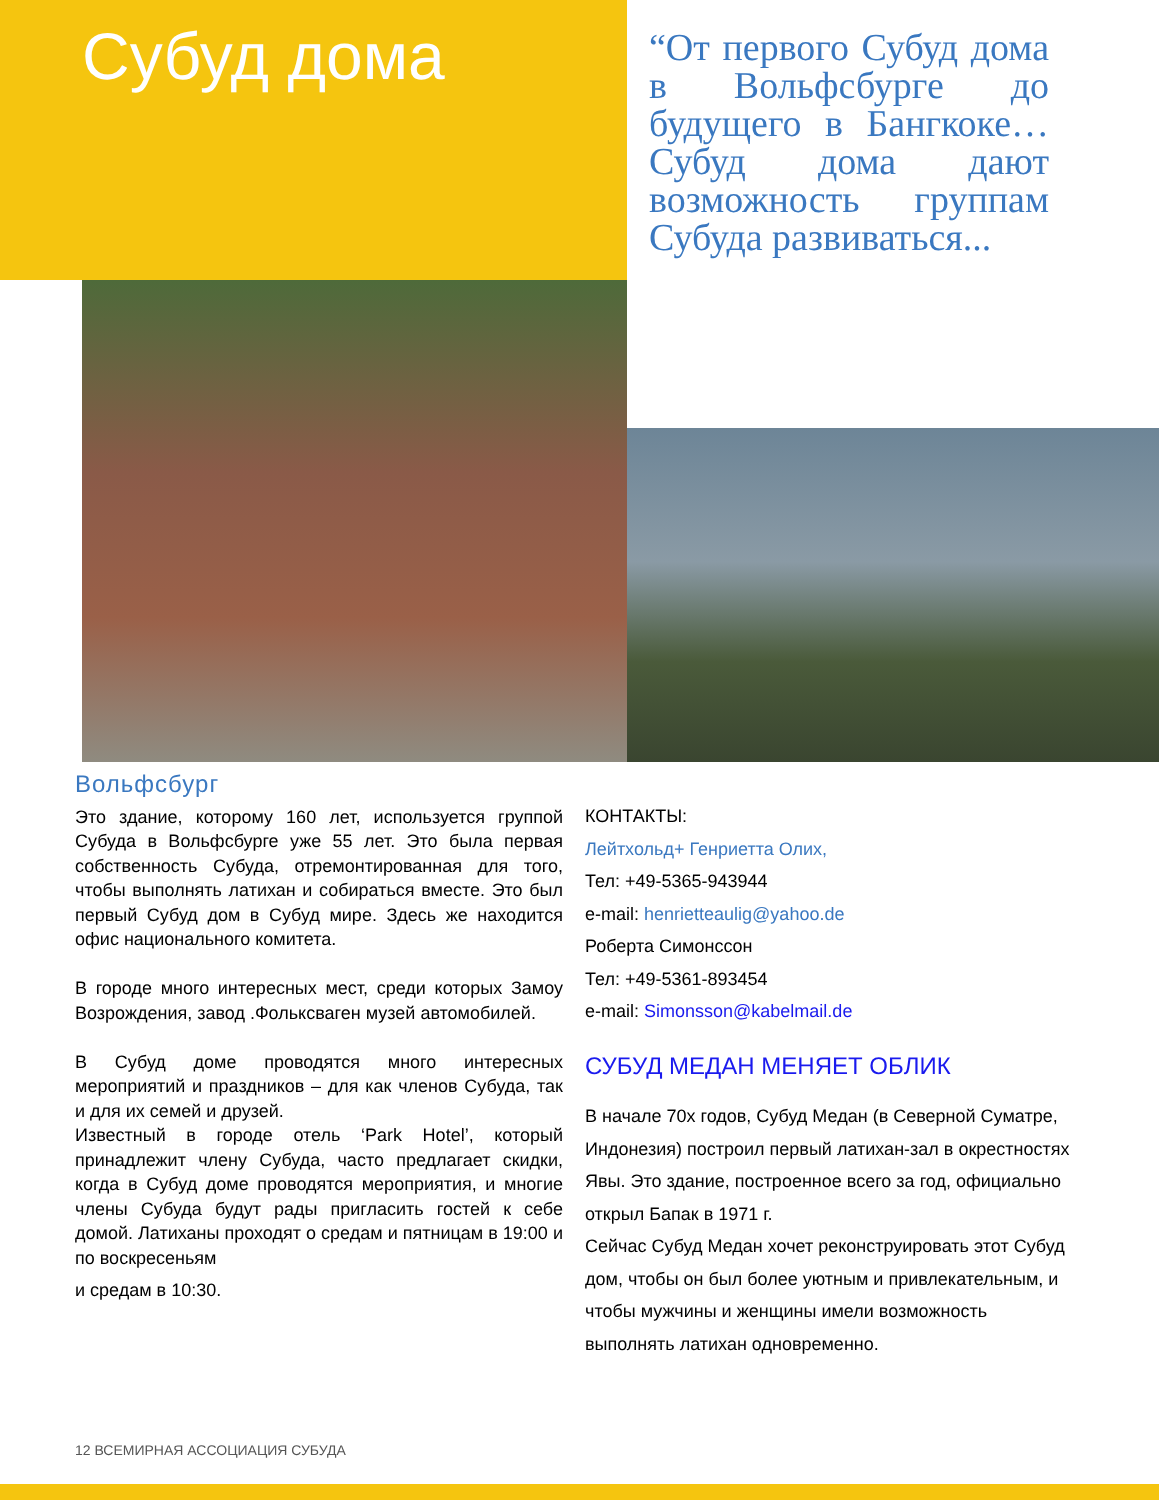Субуд дома
“От первого Субуд дома в Вольфсбурге до будущего в Бангкоке… Субуд дома дают возможность группам Субуда развиваться...
Вольфсбург
Это здание, которому 160 лет, используется группой Субуда в Вольфсбурге уже 55 лет. Это была первая собственность Субуда, отремонтированная для того, чтобы выполнять латихан и собираться вместе. Это был первый Субуд дом в Субуд мире. Здесь же находится офис национального комитета.
В городе много интересных мест, среди которых Замоу Возрождения, завод .Фольксваген музей автомобилей.
В Субуд доме проводятся много интересных мероприятий и праздников – для как членов Субуда, так и для их семей и друзей.
Известный в городе отель ‘Park Hotel’, который принадлежит члену Субуда, часто предлагает скидки, когда в Субуд доме проводятся мероприятия, и многие члены Субуда будут рады пригласить гостей к себе домой. Латиханы проходят о средам и пятницам в 19:00 и по воскресеньям
и средам в 10:30.
КОНТАКТЫ:
Лейтхольд+ Генриетта Олих,
Тел: +49-5365-943944
e-mail: henrietteaulig@yahoo.de
Роберта Симонссон
Тел: +49-5361-893454
e-mail: Simonsson@kabelmail.de
СУБУД МЕДАН МЕНЯЕТ ОБЛИК
В начале 70х годов, Субуд Медан (в Северной Суматре, Индонезия) построил первый латихан-зал в окрестностях Явы. Это здание, построенное всего за год, официально открыл Бапак в 1971 г.
Сейчас Субуд Медан хочет реконструировать этот Субуд дом, чтобы он был более уютным и привлекательным, и чтобы мужчины и женщины имели возможность выполнять латихан одновременно.
12 ВСЕМИРНАЯ АССОЦИАЦИЯ СУБУДА